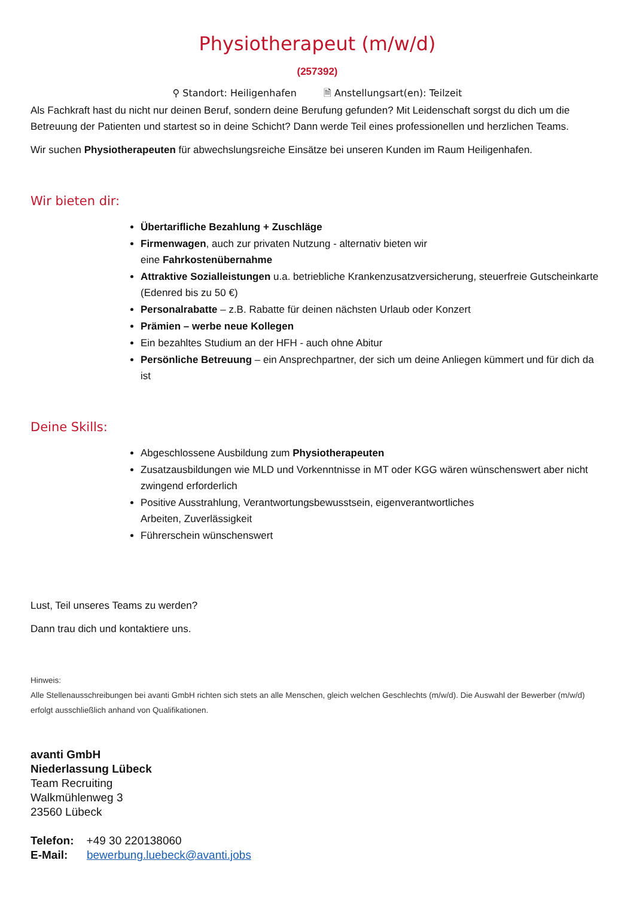Physiotherapeut (m/w/d)
(257392)
⚲ Standort: Heiligenhafen 🗎 Anstellungsart(en): Teilzeit
Als Fachkraft hast du nicht nur deinen Beruf, sondern deine Berufung gefunden? Mit Leidenschaft sorgst du dich um die Betreuung der Patienten und startest so in deine Schicht? Dann werde Teil eines professionellen und herzlichen Teams.
Wir suchen Physiotherapeuten für abwechslungsreiche Einsätze bei unseren Kunden im Raum Heiligenhafen.
Wir bieten dir:
Übertarifliche Bezahlung + Zuschläge
Firmenwagen, auch zur privaten Nutzung - alternativ bieten wir
eine Fahrkostenübernahme
Attraktive Sozialleistungen u.a. betriebliche Krankenzusatzversicherung, steuerfreie Gutscheinkarte (Edenred bis zu 50 €)
Personalrabatte – z.B. Rabatte für deinen nächsten Urlaub oder Konzert
Prämien – werbe neue Kollegen
Ein bezahltes Studium an der HFH - auch ohne Abitur
Persönliche Betreuung – ein Ansprechpartner, der sich um deine Anliegen kümmert und für dich da ist
Deine Skills:
Abgeschlossene Ausbildung zum Physiotherapeuten
Zusatzausbildungen wie MLD und Vorkenntnisse in MT oder KGG wären wünschenswert aber nicht zwingend erforderlich
Positive Ausstrahlung, Verantwortungsbewusstsein, eigenverantwortliches
Arbeiten, Zuverlässigkeit
Führerschein wünschenswert
Lust, Teil unseres Teams zu werden?
Dann trau dich und kontaktiere uns.
Hinweis:
Alle Stellenausschreibungen bei avanti GmbH richten sich stets an alle Menschen, gleich welchen Geschlechts (m/w/d). Die Auswahl der Bewerber (m/w/d) erfolgt ausschließlich anhand von Qualifikationen.
avanti GmbH
Niederlassung Lübeck
Team Recruiting
Walkmühlenweg 3
23560 Lübeck
Telefon: +49 30 220138060
E-Mail: bewerbung.luebeck@avanti.jobs